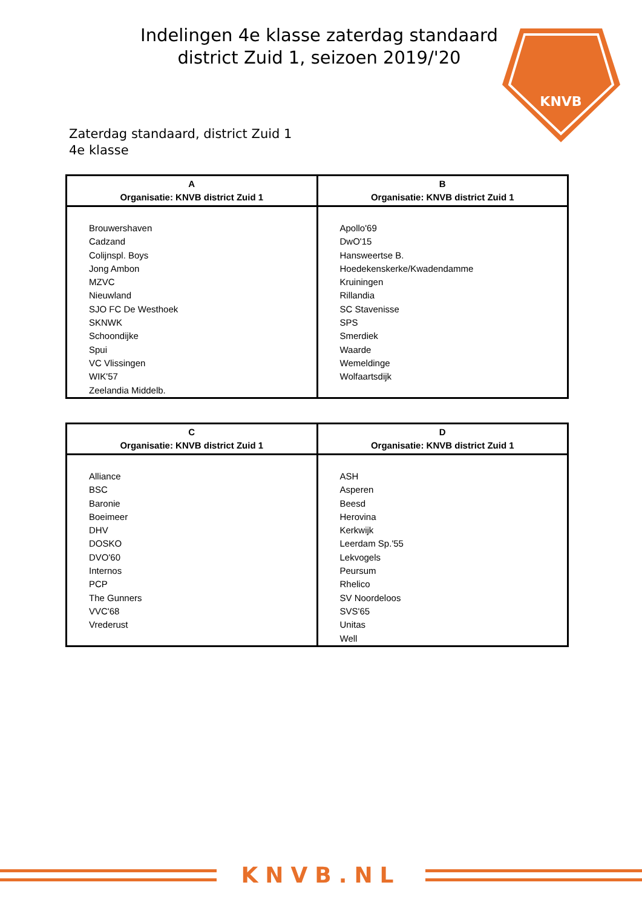Indelingen 4e klasse zaterdag standaard district Zuid 1, seizoen 2019/'20
KNVB
Zaterdag standaard, district Zuid 1
4e klasse
| A Organisatie: KNVB district Zuid 1 | B Organisatie: KNVB district Zuid 1 |
| --- | --- |
| Brouwershaven Cadzand Colijnspl. Boys Jong Ambon MZVC Nieuwland SJO FC De Westhoek SKNWK Schoondijke Spui VC Vlissingen WIK'57 Zeelandia Middelb. | Apollo'69 DwO'15 Hansweertse B. Hoedekenskerke/Kwadendamme Kruiningen Rillandia SC Stavenisse SPS Smerdiek Waarde Wemeldinge Wolfaartsdijk |
| C Organisatie: KNVB district Zuid 1 | D Organisatie: KNVB district Zuid 1 |
| --- | --- |
| Alliance BSC Baronie Boeimeer DHV DOSKO DVO'60 Internos PCP The Gunners VVC'68 Vrederust | ASH Asperen Beesd Herovina Kerkwijk Leerdam Sp.'55 Lekvogels Peursum Rhelico SV Noordeloos SVS'65 Unitas Well |
KNVB.NL